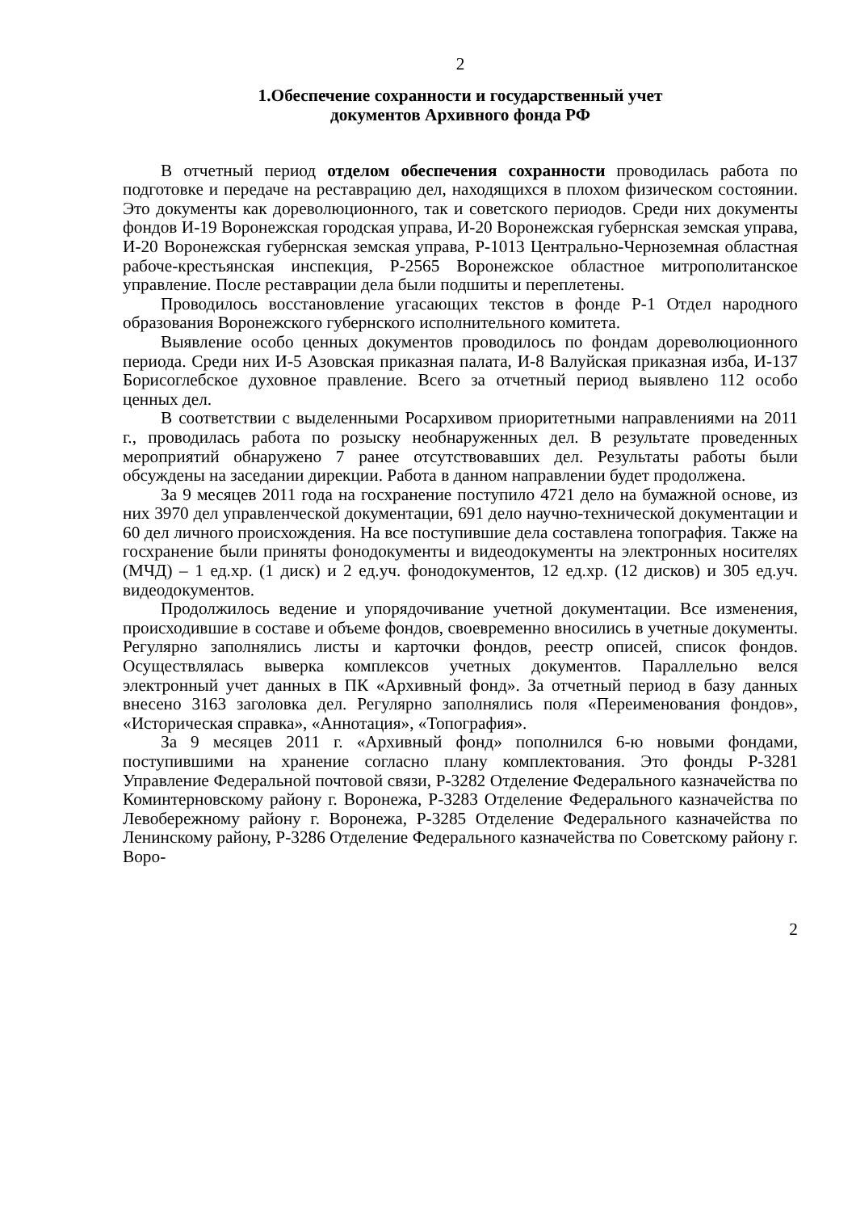2
1.Обеспечение сохранности и государственный учет
документов Архивного фонда РФ
В отчетный период отделом обеспечения сохранности проводилась работа по подготовке и передаче на реставрацию дел, находящихся в плохом физическом состоянии. Это документы как дореволюционного, так и советского периодов. Среди них документы фондов И-19 Воронежская городская управа, И-20 Воронежская губернская земская управа, И-20 Воронежская губернская земская управа, Р-1013 Центрально-Черноземная областная рабоче-крестьянская инспекция, Р-2565 Воронежское областное митрополитанское управление. После реставрации дела были подшиты и переплетены.
Проводилось восстановление угасающих текстов в фонде Р-1 Отдел народного образования Воронежского губернского исполнительного комитета.
Выявление особо ценных документов проводилось по фондам дореволюционного периода. Среди них И-5 Азовская приказная палата, И-8 Валуйская приказная изба, И-137 Борисоглебское духовное правление. Всего за отчетный период выявлено 112 особо ценных дел.
В соответствии с выделенными Росархивом приоритетными направлениями на 2011 г., проводилась работа по розыску необнаруженных дел. В результате проведенных мероприятий обнаружено 7 ранее отсутствовавших дел. Результаты работы были обсуждены на заседании дирекции. Работа в данном направлении будет продолжена.
За 9 месяцев 2011 года на госхранение поступило 4721 дело на бумажной основе, из них 3970 дел управленческой документации, 691 дело научно-технической документации и 60 дел личного происхождения. На все поступившие дела составлена топография. Также на госхранение были приняты фонодокументы и видеодокументы на электронных носителях (МЧД) – 1 ед.хр. (1 диск) и 2 ед.уч. фонодокументов, 12 ед.хр. (12 дисков) и 305 ед.уч. видеодокументов.
Продолжилось ведение и упорядочивание учетной документации. Все изменения, происходившие в составе и объеме фондов, своевременно вносились в учетные документы. Регулярно заполнялись листы и карточки фондов, реестр описей, список фондов. Осуществлялась выверка комплексов учетных документов. Параллельно велся электронный учет данных в ПК «Архивный фонд». За отчетный период в базу данных внесено 3163 заголовка дел. Регулярно заполнялись поля «Переименования фондов», «Историческая справка», «Аннотация», «Топография».
За 9 месяцев 2011 г. «Архивный фонд» пополнился 6-ю новыми фондами, поступившими на хранение согласно плану комплектования. Это фонды Р-3281 Управление Федеральной почтовой связи, Р-3282 Отделение Федерального казначейства по Коминтерновскому району г. Воронежа, Р-3283 Отделение Федерального казначейства по Левобережному району г. Воронежа, Р-3285 Отделение Федерального казначейства по Ленинскому району, Р-3286 Отделение Федерального казначейства по Советскому району г. Воро-
2